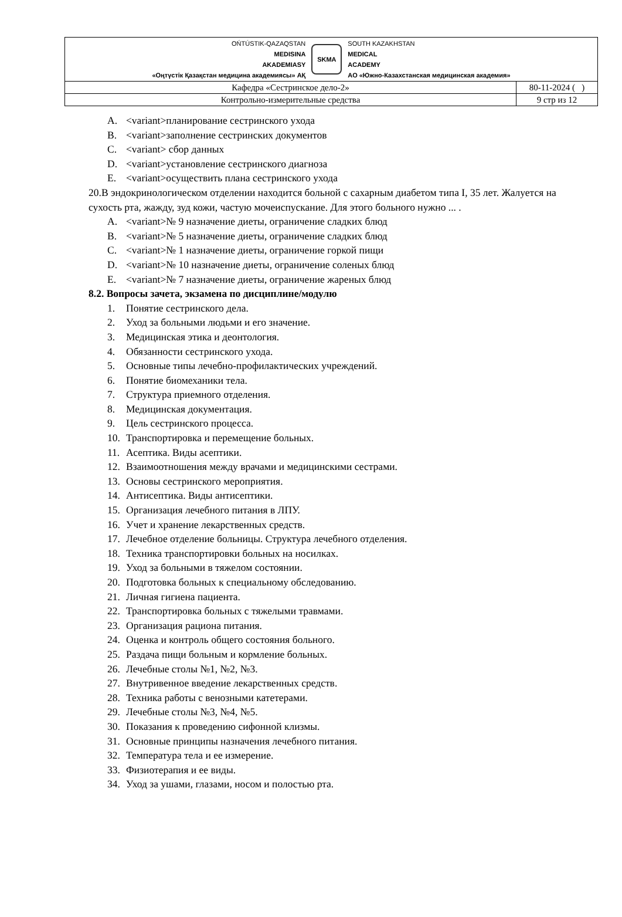| OŃTÚSTIK-QAZAQSTAN MEDISINA AKADEMIASY «Оңтүстік Қазақстан медицина академиясы» АҚ SKMA SOUTH KAZAKHSTAN MEDICAL ACADEMY АО «Южно-Казахстанская медицинская академия» | |
| Кафедра «Сестринское дело-2» | 80-11-2024 ( ) |
| Контрольно-измерительные средства | 9 стр из 12 |
A. <variant>планирование сестринского ухода
B. <variant>заполнение сестринских документов
C. <variant> сбор данных
D. <variant>установление сестринского диагноза
E. <variant>осуществить плана сестринского ухода
20.В эндокринологическом отделении находится больной с сахарным диабетом типа I, 35 лет. Жалуется на сухость рта, жажду, зуд кожи, частую мочеиспускание. Для этого больного нужно ... .
A. <variant>№ 9 назначение диеты, ограничение сладких блюд
B. <variant>№ 5 назначение диеты, ограничение сладких блюд
C. <variant>№ 1 назначение диеты, ограничение горкой пищи
D. <variant>№ 10 назначение диеты, ограничение соленых блюд
E. <variant>№ 7 назначение диеты, ограничение жареных блюд
8.2. Вопросы зачета, экзамена по дисциплине/модулю
1. Понятие сестринского дела.
2. Уход за больными людьми и его значение.
3. Медицинская этика и деонтология.
4. Обязанности сестринского ухода.
5. Основные типы лечебно-профилактических учреждений.
6. Понятие биомеханики тела.
7. Структура приемного отделения.
8. Медицинская документация.
9. Цель сестринского процесса.
10. Транспортировка и перемещение больных.
11. Асептика. Виды асептики.
12. Взаимоотношения между врачами и медицинскими сестрами.
13. Основы сестринского мероприятия.
14. Антисептика. Виды антисептики.
15. Организация лечебного питания в ЛПУ.
16. Учет и хранение лекарственных средств.
17. Лечебное отделение больницы. Структура лечебного отделения.
18. Техника транспортировки больных на носилках.
19. Уход за больными в тяжелом состоянии.
20. Подготовка больных к специальному обследованию.
21. Личная гигиена пациента.
22. Транспортировка больных с тяжелыми травмами.
23. Организация рациона питания.
24. Оценка и контроль общего состояния больного.
25. Раздача пищи больным и кормление больных.
26. Лечебные столы №1, №2, №3.
27. Внутривенное введение лекарственных средств.
28. Техника работы с венозными катетерами.
29. Лечебные столы №3, №4, №5.
30. Показания к проведению сифонной клизмы.
31. Основные принципы назначения лечебного питания.
32. Температура тела и ее измерение.
33. Физиотерапия и ее виды.
34. Уход за ушами, глазами, носом и полостью рта.